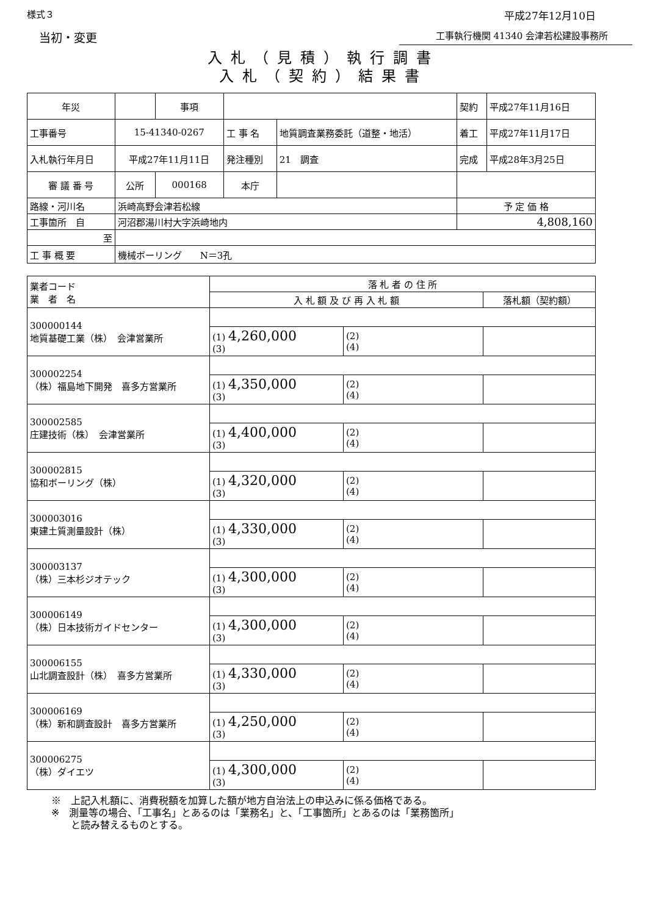様式３ 平成27年12月10日
当初・変更 工事執行機関 41340 会津若松建設事務所
入札（見積）執行調書
入札（契約）結果書
| 年災 | | 事項 | | | 契約 | 平成27年11月16日 |
| 工事番号 | 15-41340-0267 | | 工 事 名 | 地質調査業務委託（道整・地活） | 着工 | 平成27年11月17日 |
| 入札執行年月日 | 平成27年11月11日 | | 発注種別 | 21 調査 | 完成 | 平成28年3月25日 |
| 審 議 番 号 | 公所 | 000168 | 本庁 | | | |
| 路線・河川名 | 浜崎高野会津若松線 | | | | 予 定 価 格 | |
| 工事箇所 自 | 河沼郡湯川村大字浜崎地内 | | | | 4,808,160 | |
| 至 | | | | | | |
| 工 事 概 要 | 機械ボーリング N＝3孔 | | | | | |
| 業者コード 業 者 名 | 落 札 者 の 住 所 | | |
| --- | --- | --- | --- |
| | 入 札 額 及 び 再 入 札 額 | | 落札額（契約額） |
| 300000144 地質基礎工業（株） 会津営業所 | | | |
| | (1) 4,260,000 (3) | (2) (4) | |
| 300002254 （株）福島地下開発 喜多方営業所 | | | |
| | (1) 4,350,000 (3) | (2) (4) | |
| 300002585 庄建技術（株） 会津営業所 | | | |
| | (1) 4,400,000 (3) | (2) (4) | |
| 300002815 協和ボーリング（株） | | | |
| | (1) 4,320,000 (3) | (2) (4) | |
| 300003016 東建土質測量設計（株） | | | |
| | (1) 4,330,000 (3) | (2) (4) | |
| 300003137 （株）三本杉ジオテック | | | |
| | (1) 4,300,000 (3) | (2) (4) | |
| 300006149 （株）日本技術ガイドセンター | | | |
| | (1) 4,300,000 (3) | (2) (4) | |
| 300006155 山北調査設計（株） 喜多方営業所 | | | |
| | (1) 4,330,000 (3) | (2) (4) | |
| 300006169 （株）新和調査設計 喜多方営業所 | | | |
| | (1) 4,250,000 (3) | (2) (4) | |
| 300006275 （株）ダイエツ | | | |
| | (1) 4,300,000 (3) | (2) (4) | |
※　上記入札額に、消費税額を加算した額が地方自治法上の申込みに係る価格である。
※　測量等の場合、「工事名」とあるのは「業務名」と、「工事箇所」とあるのは「業務箇所」
　　と読み替えるものとする。